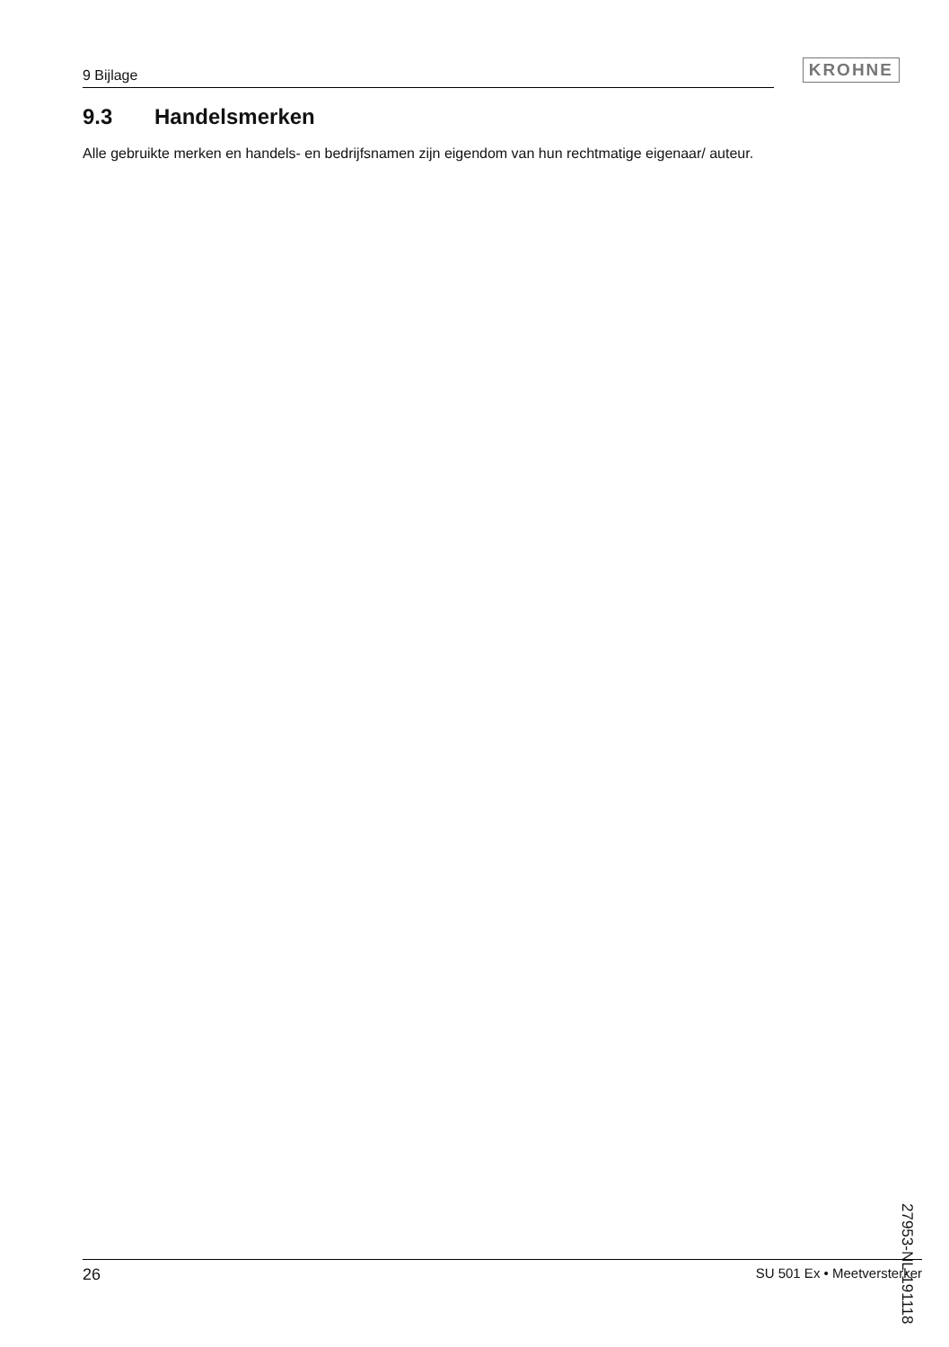9 Bijlage
KROHNE
9.3 Handelsmerken
Alle gebruikte merken en handels- en bedrijfsnamen zijn eigendom van hun rechtmatige eigenaar/ auteur.
27953-NL-191118
26 SU 501 Ex • Meetversterker